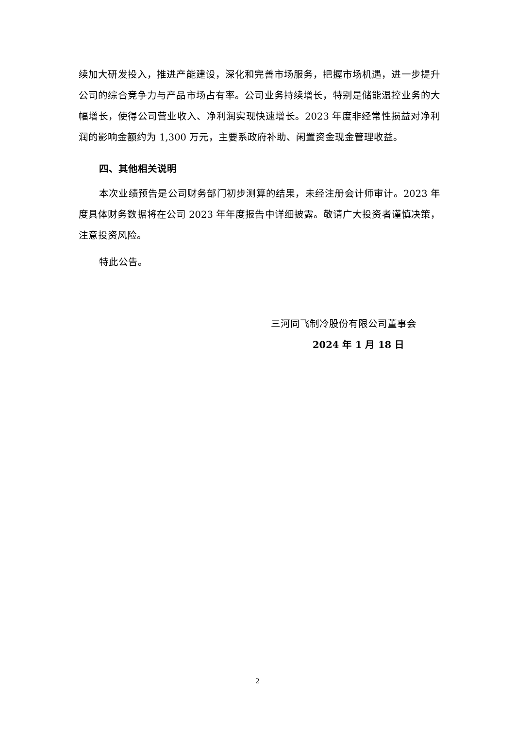续加大研发投入，推进产能建设，深化和完善市场服务，把握市场机遇，进一步提升公司的综合竞争力与产品市场占有率。公司业务持续增长，特别是储能温控业务的大幅增长，使得公司营业收入、净利润实现快速增长。2023 年度非经常性损益对净利润的影响金额约为 1,300 万元，主要系政府补助、闲置资金现金管理收益。
四、其他相关说明
本次业绩预告是公司财务部门初步测算的结果，未经注册会计师审计。2023 年度具体财务数据将在公司 2023 年年度报告中详细披露。敬请广大投资者谨慎决策，注意投资风险。
特此公告。
三河同飞制冷股份有限公司董事会
2024 年 1 月 18 日
2